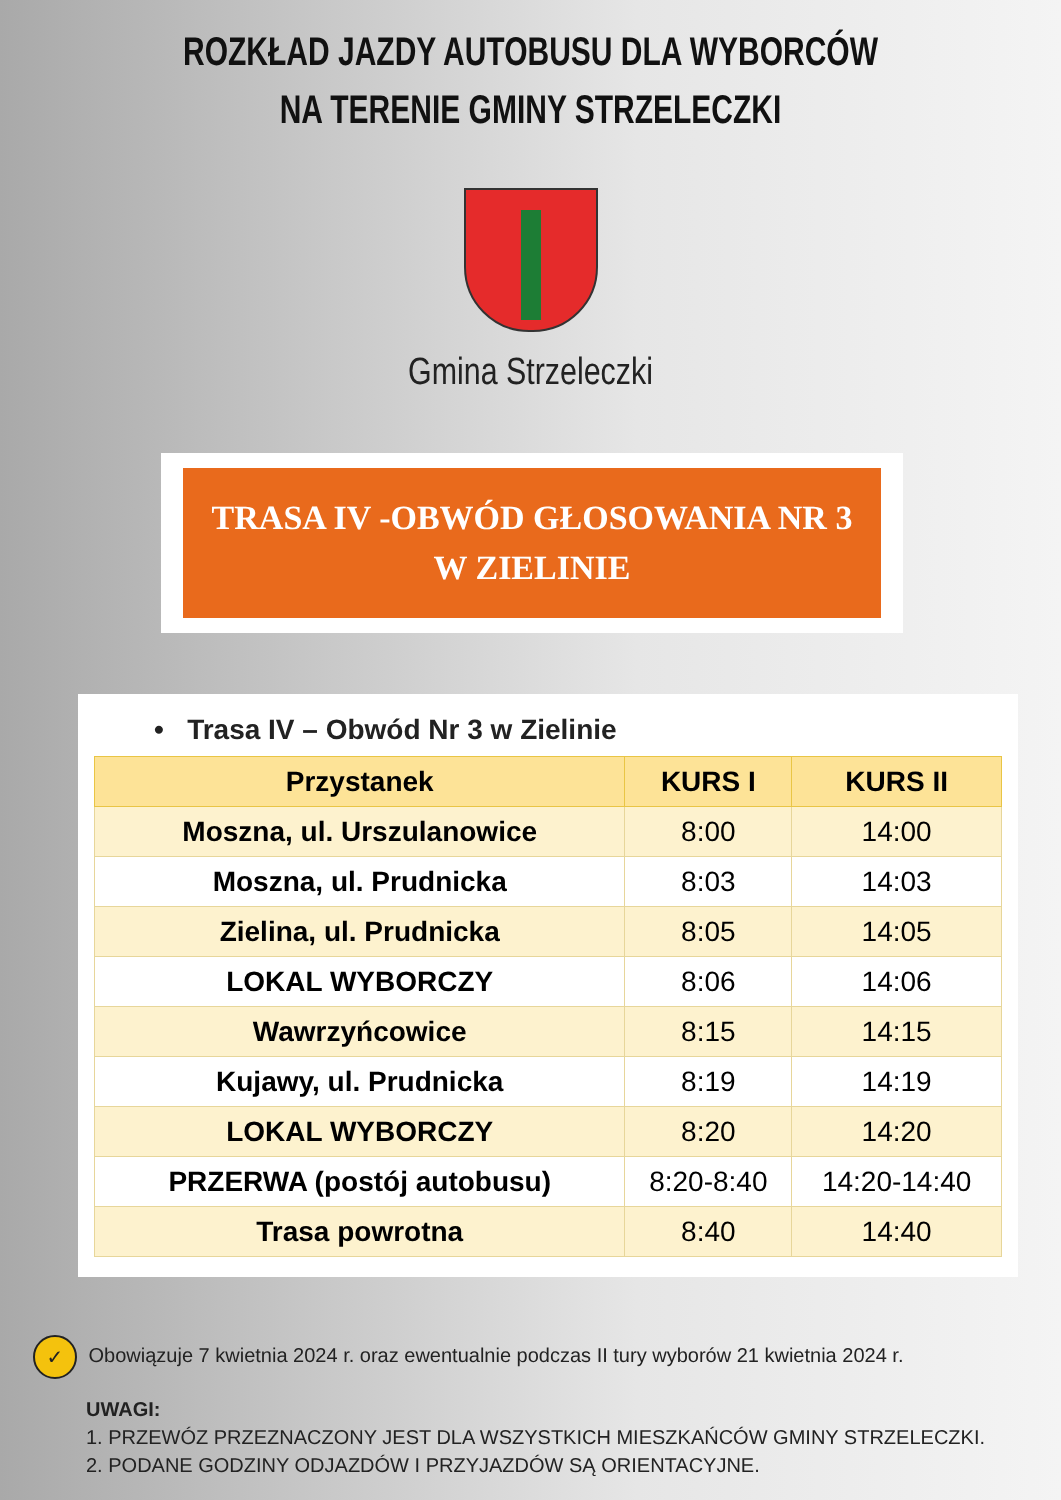ROZKŁAD JAZDY AUTOBUSU DLA WYBORCÓW
NA TERENIE GMINY STRZELECZKI
Gmina Strzeleczki
TRASA IV -OBWÓD GŁOSOWANIA NR 3
W ZIELINIE
• Trasa IV – Obwód Nr 3 w Zielinie
| Przystanek | KURS I | KURS II |
| --- | --- | --- |
| Moszna, ul. Urszulanowice | 8:00 | 14:00 |
| Moszna, ul. Prudnicka | 8:03 | 14:03 |
| Zielina, ul. Prudnicka | 8:05 | 14:05 |
| LOKAL WYBORCZY | 8:06 | 14:06 |
| Wawrzyńcowice | 8:15 | 14:15 |
| Kujawy, ul. Prudnicka | 8:19 | 14:19 |
| LOKAL WYBORCZY | 8:20 | 14:20 |
| PRZERWA (postój autobusu) | 8:20-8:40 | 14:20-14:40 |
| Trasa powrotna | 8:40 | 14:40 |
✓ Obowiązuje 7 kwietnia 2024 r. oraz ewentualnie podczas II tury wyborów 21 kwietnia 2024 r.
UWAGI:
1. PRZEWÓZ PRZEZNACZONY JEST DLA WSZYSTKICH MIESZKAŃCÓW GMINY STRZELECZKI.
2. PODANE GODZINY ODJAZDÓW I PRZYJAZDÓW SĄ ORIENTACYJNE.